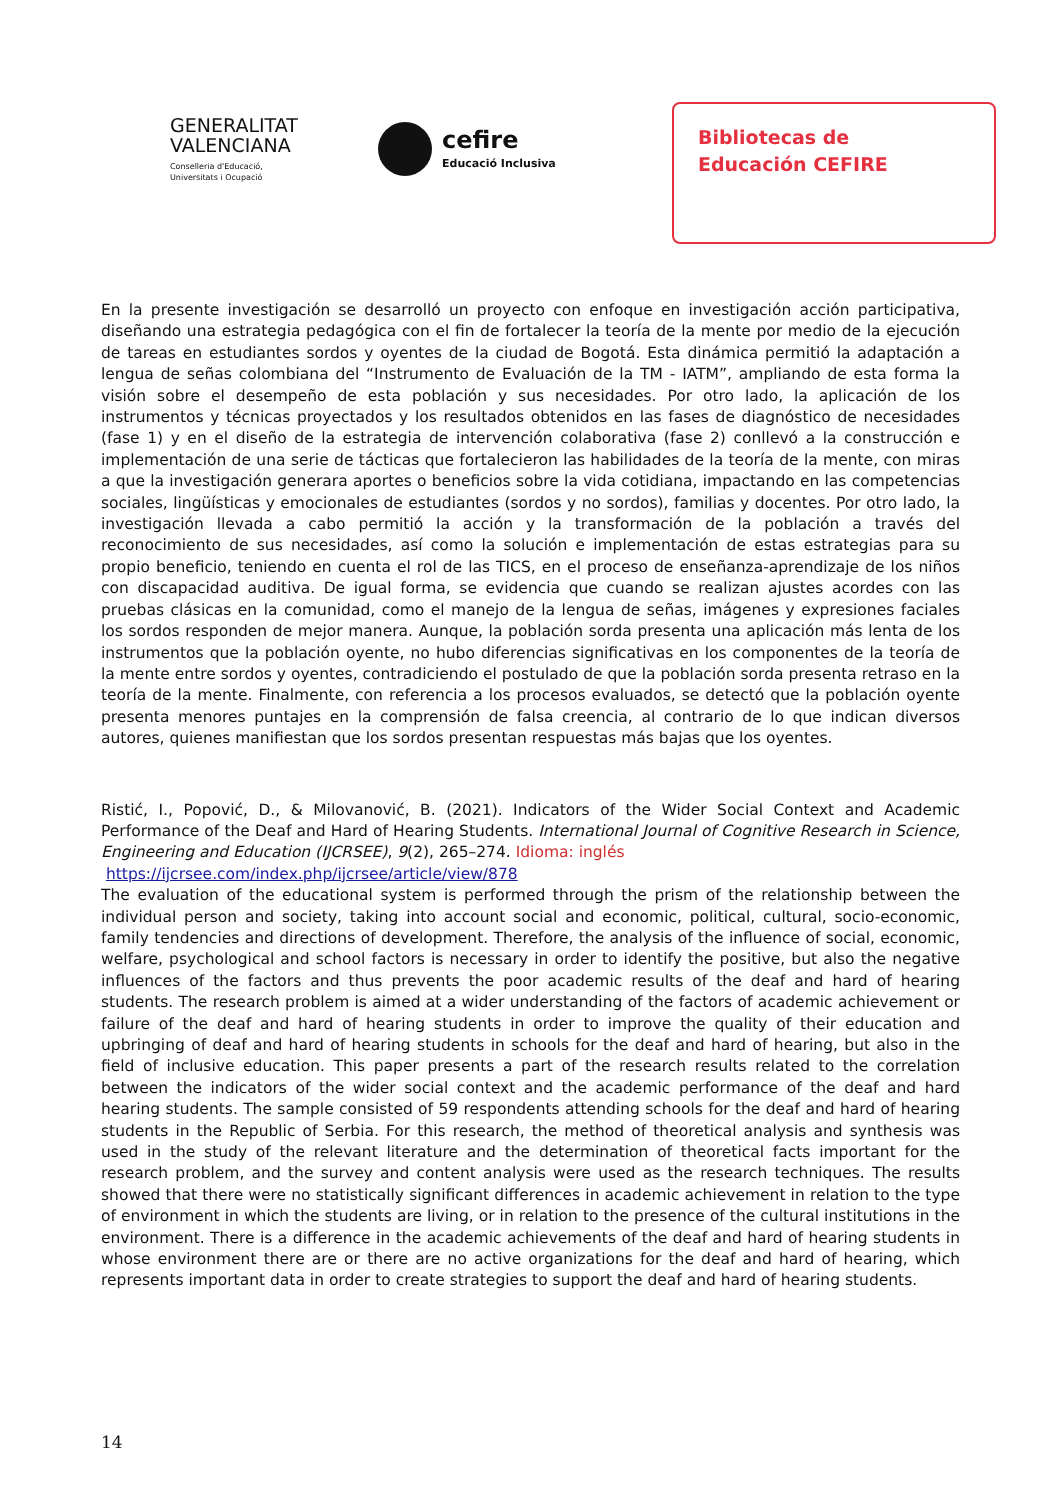GENERALITAT
VALENCIANA
Conselleria d'Educació,
Universitats i Ocupació
cefire
Educació Inclusiva
Bibliotecas de
Educación CEFIRE
En la presente investigación se desarrolló un proyecto con enfoque en investigación acción participativa, diseñando una estrategia pedagógica con el fin de fortalecer la teoría de la mente por medio de la ejecución de tareas en estudiantes sordos y oyentes de la ciudad de Bogotá. Esta dinámica permitió la adaptación a lengua de señas colombiana del “Instrumento de Evaluación de la TM - IATM”, ampliando de esta forma la visión sobre el desempeño de esta población y sus necesidades. Por otro lado, la aplicación de los instrumentos y técnicas proyectados y los resultados obtenidos en las fases de diagnóstico de necesidades (fase 1) y en el diseño de la estrategia de intervención colaborativa (fase 2) conllevó a la construcción e implementación de una serie de tácticas que fortalecieron las habilidades de la teoría de la mente, con miras a que la investigación generara aportes o beneficios sobre la vida cotidiana, impactando en las competencias sociales, lingüísticas y emocionales de estudiantes (sordos y no sordos), familias y docentes. Por otro lado, la investigación llevada a cabo permitió la acción y la transformación de la población a través del reconocimiento de sus necesidades, así como la solución e implementación de estas estrategias para su propio beneficio, teniendo en cuenta el rol de las TICS, en el proceso de enseñanza-aprendizaje de los niños con discapacidad auditiva. De igual forma, se evidencia que cuando se realizan ajustes acordes con las pruebas clásicas en la comunidad, como el manejo de la lengua de señas, imágenes y expresiones faciales los sordos responden de mejor manera. Aunque, la población sorda presenta una aplicación más lenta de los instrumentos que la población oyente, no hubo diferencias significativas en los componentes de la teoría de la mente entre sordos y oyentes, contradiciendo el postulado de que la población sorda presenta retraso en la teoría de la mente. Finalmente, con referencia a los procesos evaluados, se detectó que la población oyente presenta menores puntajes en la comprensión de falsa creencia, al contrario de lo que indican diversos autores, quienes manifiestan que los sordos presentan respuestas más bajas que los oyentes.
Ristić, I., Popović, D., & Milovanović, B. (2021). Indicators of the Wider Social Context and Academic Performance of the Deaf and Hard of Hearing Students. International Journal of Cognitive Research in Science, Engineering and Education (IJCRSEE), 9(2), 265–274. Idioma: inglés
https://ijcrsee.com/index.php/ijcrsee/article/view/878
The evaluation of the educational system is performed through the prism of the relationship between the individual person and society, taking into account social and economic, political, cultural, socio-economic, family tendencies and directions of development. Therefore, the analysis of the influence of social, economic, welfare, psychological and school factors is necessary in order to identify the positive, but also the negative influences of the factors and thus prevents the poor academic results of the deaf and hard of hearing students. The research problem is aimed at a wider understanding of the factors of academic achievement or failure of the deaf and hard of hearing students in order to improve the quality of their education and upbringing of deaf and hard of hearing students in schools for the deaf and hard of hearing, but also in the field of inclusive education. This paper presents a part of the research results related to the correlation between the indicators of the wider social context and the academic performance of the deaf and hard hearing students. The sample consisted of 59 respondents attending schools for the deaf and hard of hearing students in the Republic of Serbia. For this research, the method of theoretical analysis and synthesis was used in the study of the relevant literature and the determination of theoretical facts important for the research problem, and the survey and content analysis were used as the research techniques. The results showed that there were no statistically significant differences in academic achievement in relation to the type of environment in which the students are living, or in relation to the presence of the cultural institutions in the environment. There is a difference in the academic achievements of the deaf and hard of hearing students in whose environment there are or there are no active organizations for the deaf and hard of hearing, which represents important data in order to create strategies to support the deaf and hard of hearing students.
14